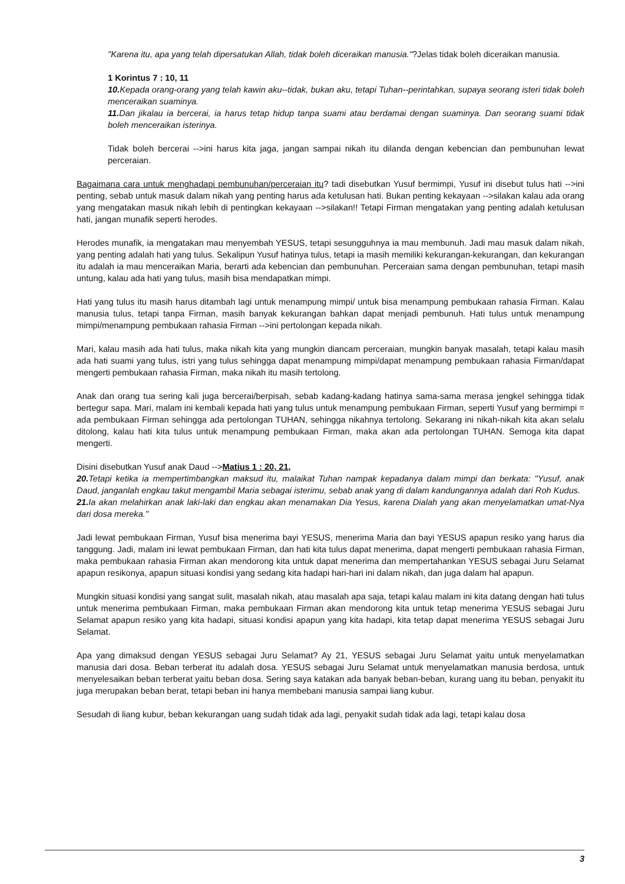"Karena itu, apa yang telah dipersatukan Allah, tidak boleh diceraikan manusia."?Jelas tidak boleh diceraikan manusia.
1 Korintus 7 : 10, 11
10. Kepada orang-orang yang telah kawin aku--tidak, bukan aku, tetapi Tuhan--perintahkan, supaya seorang isteri tidak boleh menceraikan suaminya.
11. Dan jikalau ia bercerai, ia harus tetap hidup tanpa suami atau berdamai dengan suaminya. Dan seorang suami tidak boleh menceraikan isterinya.
Tidak boleh bercerai -->ini harus kita jaga, jangan sampai nikah itu dilanda dengan kebencian dan pembunuhan lewat perceraian.
Bagaimana cara untuk menghadapi pembunuhan/perceraian itu? tadi disebutkan Yusuf bermimpi, Yusuf ini disebut tulus hati -->ini penting, sebab untuk masuk dalam nikah yang penting harus ada ketulusan hati. Bukan penting kekayaan -->silakan kalau ada orang yang mengatakan masuk nikah lebih di pentingkan kekayaan -->silakan!! Tetapi Firman mengatakan yang penting adalah ketulusan hati, jangan munafik seperti herodes.
Herodes munafik, ia mengatakan mau menyembah YESUS, tetapi sesungguhnya ia mau membunuh. Jadi mau masuk dalam nikah, yang penting adalah hati yang tulus. Sekalipun Yusuf hatinya tulus, tetapi ia masih memiliki kekurangan-kekurangan, dan kekurangan itu adalah ia mau menceraikan Maria, berarti ada kebencian dan pembunuhan. Perceraian sama dengan pembunuhan, tetapi masih untung, kalau ada hati yang tulus, masih bisa mendapatkan mimpi.
Hati yang tulus itu masih harus ditambah lagi untuk menampung mimpi/ untuk bisa menampung pembukaan rahasia Firman. Kalau manusia tulus, tetapi tanpa Firman, masih banyak kekurangan bahkan dapat menjadi pembunuh. Hati tulus untuk menampung mimpi/menampung pembukaan rahasia Firman -->ini pertolongan kepada nikah.
Mari, kalau masih ada hati tulus, maka nikah kita yang mungkin diancam perceraian, mungkin banyak masalah, tetapi kalau masih ada hati suami yang tulus, istri yang tulus sehingga dapat menampung mimpi/dapat menampung pembukaan rahasia Firman/dapat mengerti pembukaan rahasia Firman, maka nikah itu masih tertolong.
Anak dan orang tua sering kali juga bercerai/berpisah, sebab kadang-kadang hatinya sama-sama merasa jengkel sehingga tidak bertegur sapa. Mari, malam ini kembali kepada hati yang tulus untuk menampung pembukaan Firman, seperti Yusuf yang bermimpi = ada pembukaan Firman sehingga ada pertolongan TUHAN, sehingga nikahnya tertolong. Sekarang ini nikah-nikah kita akan selalu ditolong, kalau hati kita tulus untuk menampung pembukaan Firman, maka akan ada pertolongan TUHAN. Semoga kita dapat mengerti.
Disini disebutkan Yusuf anak Daud -->Matius 1 : 20, 21,
20. Tetapi ketika ia mempertimbangkan maksud itu, malaikat Tuhan nampak kepadanya dalam mimpi dan berkata: "Yusuf, anak Daud, janganlah engkau takut mengambil Maria sebagai isterimu, sebab anak yang di dalam kandungannya adalah dari Roh Kudus.
21. Ia akan melahirkan anak laki-laki dan engkau akan menamakan Dia Yesus, karena Dialah yang akan menyelamatkan umat-Nya dari dosa mereka."
Jadi lewat pembukaan Firman, Yusuf bisa menerima bayi YESUS, menerima Maria dan bayi YESUS apapun resiko yang harus dia tanggung. Jadi, malam ini lewat pembukaan Firman, dan hati kita tulus dapat menerima, dapat mengerti pembukaan rahasia Firman, maka pembukaan rahasia Firman akan mendorong kita untuk dapat menerima dan mempertahankan YESUS sebagai Juru Selamat apapun resikonya, apapun situasi kondisi yang sedang kita hadapi hari-hari ini dalam nikah, dan juga dalam hal apapun.
Mungkin situasi kondisi yang sangat sulit, masalah nikah, atau masalah apa saja, tetapi kalau malam ini kita datang dengan hati tulus untuk menerima pembukaan Firman, maka pembukaan Firman akan mendorong kita untuk tetap menerima YESUS sebagai Juru Selamat apapun resiko yang kita hadapi, situasi kondisi apapun yang kita hadapi, kita tetap dapat menerima YESUS sebagai Juru Selamat.
Apa yang dimaksud dengan YESUS sebagai Juru Selamat? Ay 21, YESUS sebagai Juru Selamat yaitu untuk menyelamatkan manusia dari dosa. Beban terberat itu adalah dosa. YESUS sebagai Juru Selamat untuk menyelamatkan manusia berdosa, untuk menyelesaikan beban terberat yaitu beban dosa. Sering saya katakan ada banyak beban-beban, kurang uang itu beban, penyakit itu juga merupakan beban berat, tetapi beban ini hanya membebani manusia sampai liang kubur.
Sesudah di liang kubur, beban kekurangan uang sudah tidak ada lagi, penyakit sudah tidak ada lagi, tetapi kalau dosa
3